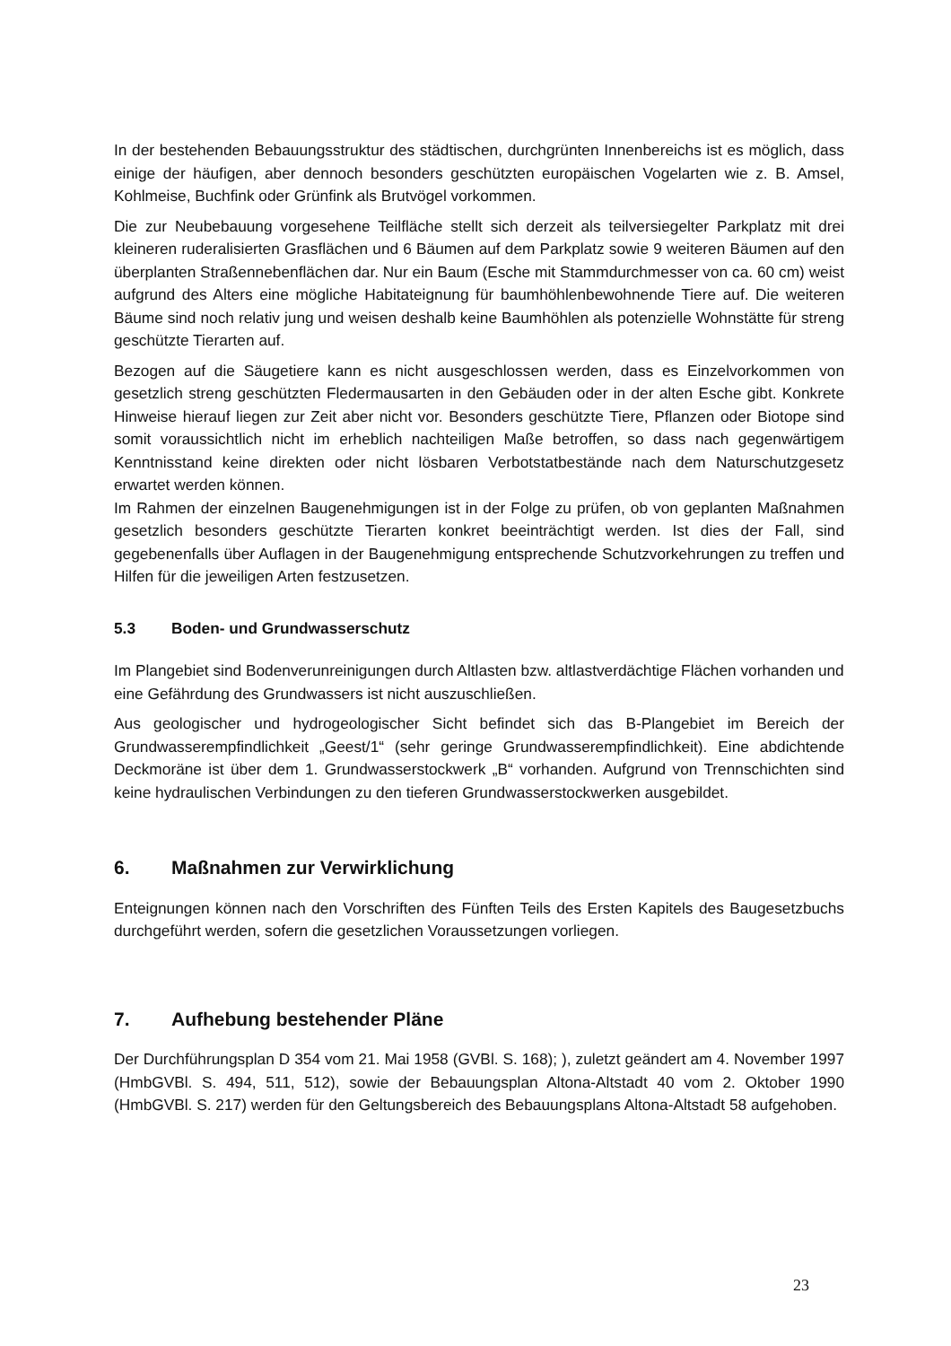In der bestehenden Bebauungsstruktur des städtischen, durchgrünten Innenbereichs ist es möglich, dass einige der häufigen, aber dennoch besonders geschützten europäischen Vogelarten wie z. B. Amsel, Kohlmeise, Buchfink oder Grünfink als Brutvögel vorkommen.
Die zur Neubebauung vorgesehene Teilfläche stellt sich derzeit als teilversiegelter Parkplatz mit drei kleineren ruderalisierten Grasflächen und 6 Bäumen auf dem Parkplatz sowie 9 weiteren Bäumen auf den überplanten Straßennebenflächen dar. Nur ein Baum (Esche mit Stammdurchmesser von ca. 60 cm) weist aufgrund des Alters eine mögliche Habitateignung für baumhöhlenbewohnende Tiere auf. Die weiteren Bäume sind noch relativ jung und weisen deshalb keine Baumhöhlen als potenzielle Wohnstätte für streng geschützte Tierarten auf.
Bezogen auf die Säugetiere kann es nicht ausgeschlossen werden, dass es Einzelvorkommen von gesetzlich streng geschützten Fledermausarten in den Gebäuden oder in der alten Esche gibt. Konkrete Hinweise hierauf liegen zur Zeit aber nicht vor. Besonders geschützte Tiere, Pflanzen oder Biotope sind somit voraussichtlich nicht im erheblich nachteiligen Maße betroffen, so dass nach gegenwärtigem Kenntnisstand keine direkten oder nicht lösbaren Verbotstatbestände nach dem Naturschutzgesetz erwartet werden können.
Im Rahmen der einzelnen Baugenehmigungen ist in der Folge zu prüfen, ob von geplanten Maßnahmen gesetzlich besonders geschützte Tierarten konkret beeinträchtigt werden. Ist dies der Fall, sind gegebenenfalls über Auflagen in der Baugenehmigung entsprechende Schutzvorkehrungen zu treffen und Hilfen für die jeweiligen Arten festzusetzen.
5.3 Boden- und Grundwasserschutz
Im Plangebiet sind Bodenverunreinigungen durch Altlasten bzw. altlastverdächtige Flächen vorhanden und eine Gefährdung des Grundwassers ist nicht auszuschließen.
Aus geologischer und hydrogeologischer Sicht befindet sich das B-Plangebiet im Bereich der Grundwasserempfindlichkeit „Geest/1“ (sehr geringe Grundwasserempfindlichkeit). Eine abdichtende Deckmoräne ist über dem 1. Grundwasserstockwerk „B“ vorhanden. Aufgrund von Trennschichten sind keine hydraulischen Verbindungen zu den tieferen Grundwasserstockwerken ausgebildet.
6. Maßnahmen zur Verwirklichung
Enteignungen können nach den Vorschriften des Fünften Teils des Ersten Kapitels des Baugesetzbuchs durchgeführt werden, sofern die gesetzlichen Voraussetzungen vorliegen.
7. Aufhebung bestehender Pläne
Der Durchführungsplan D 354 vom 21. Mai 1958 (GVBl. S. 168); ), zuletzt geändert am 4. November 1997 (HmbGVBl. S. 494, 511, 512), sowie der Bebauungsplan Altona-Altstadt 40 vom 2. Oktober 1990 (HmbGVBl. S. 217) werden für den Geltungsbereich des Bebauungsplans Altona-Altstadt 58 aufgehoben.
23